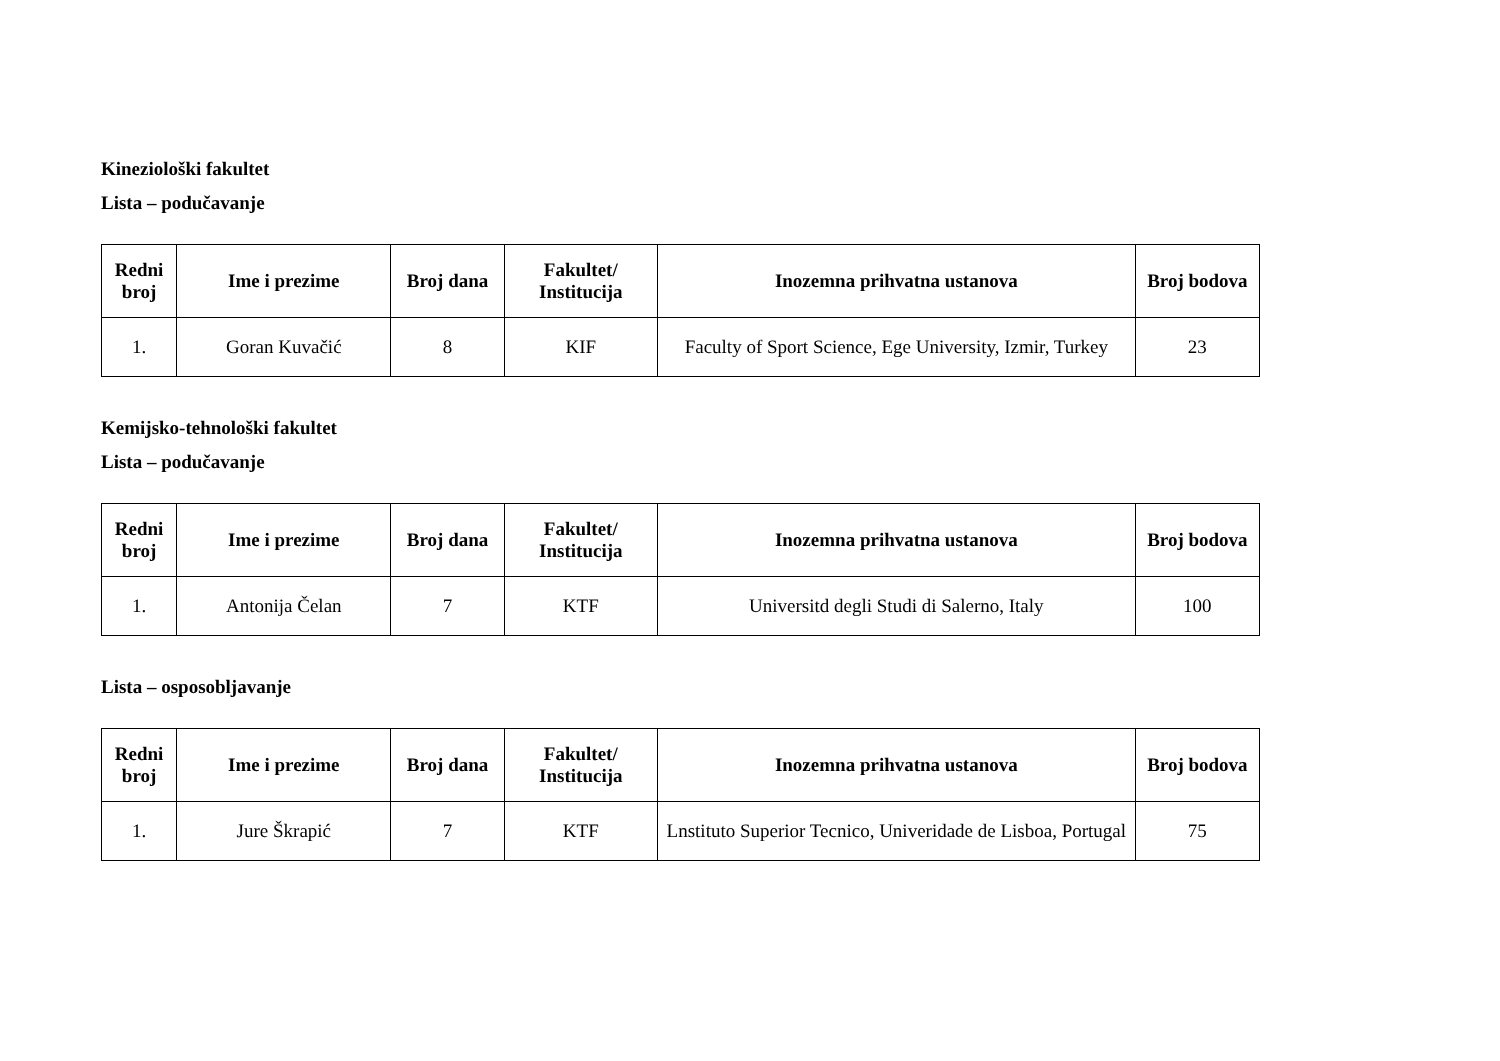Kineziološki fakultet
Lista – podučavanje
| Redni broj | Ime i prezime | Broj dana | Fakultet/ Institucija | Inozemna prihvatna ustanova | Broj bodova |
| --- | --- | --- | --- | --- | --- |
| 1. | Goran Kuvačić | 8 | KIF | Faculty of Sport Science, Ege University, Izmir, Turkey | 23 |
Kemijsko-tehnološki fakultet
Lista – podučavanje
| Redni broj | Ime i prezime | Broj dana | Fakultet/ Institucija | Inozemna prihvatna ustanova | Broj bodova |
| --- | --- | --- | --- | --- | --- |
| 1. | Antonija Čelan | 7 | KTF | Universitd degli Studi di Salerno, Italy | 100 |
Lista – osposobljavanje
| Redni broj | Ime i prezime | Broj dana | Fakultet/ Institucija | Inozemna prihvatna ustanova | Broj bodova |
| --- | --- | --- | --- | --- | --- |
| 1. | Jure Škrapić | 7 | KTF | Lnstituto Superior Tecnico, Univeridade de Lisboa, Portugal | 75 |